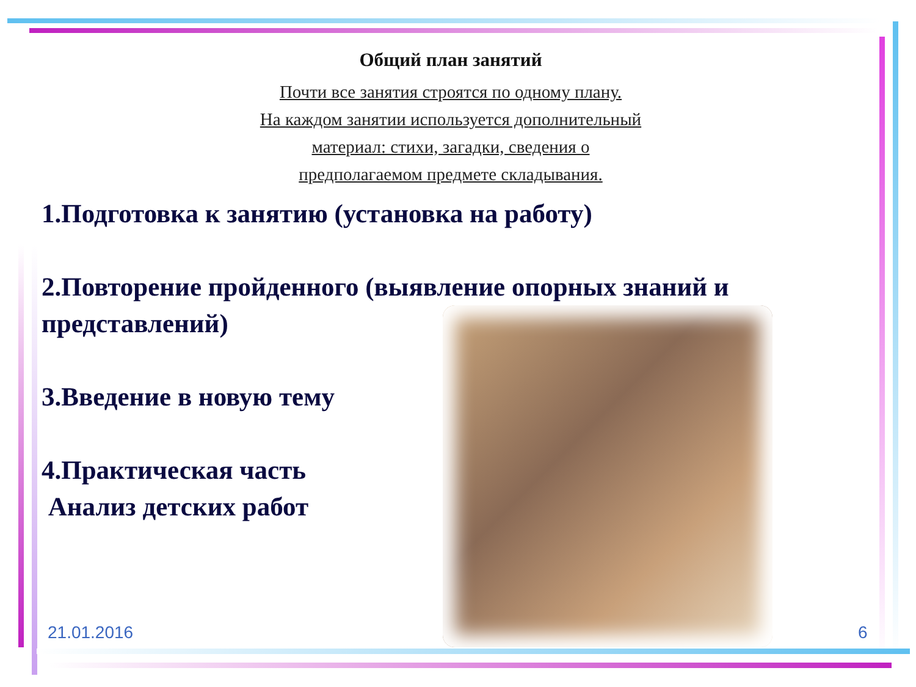Общий план занятий
Почти все занятия строятся по одному плану.
На каждом занятии используется дополнительный
материал: стихи, загадки, сведения о
предполагаемом предмете складывания.
1.Подготовка к занятию (установка на работу)
2.Повторение пройденного (выявление опорных знаний и представлений)
3.Введение в новую тему
4.Практическая часть
Анализ детских работ
21.01.2016 6